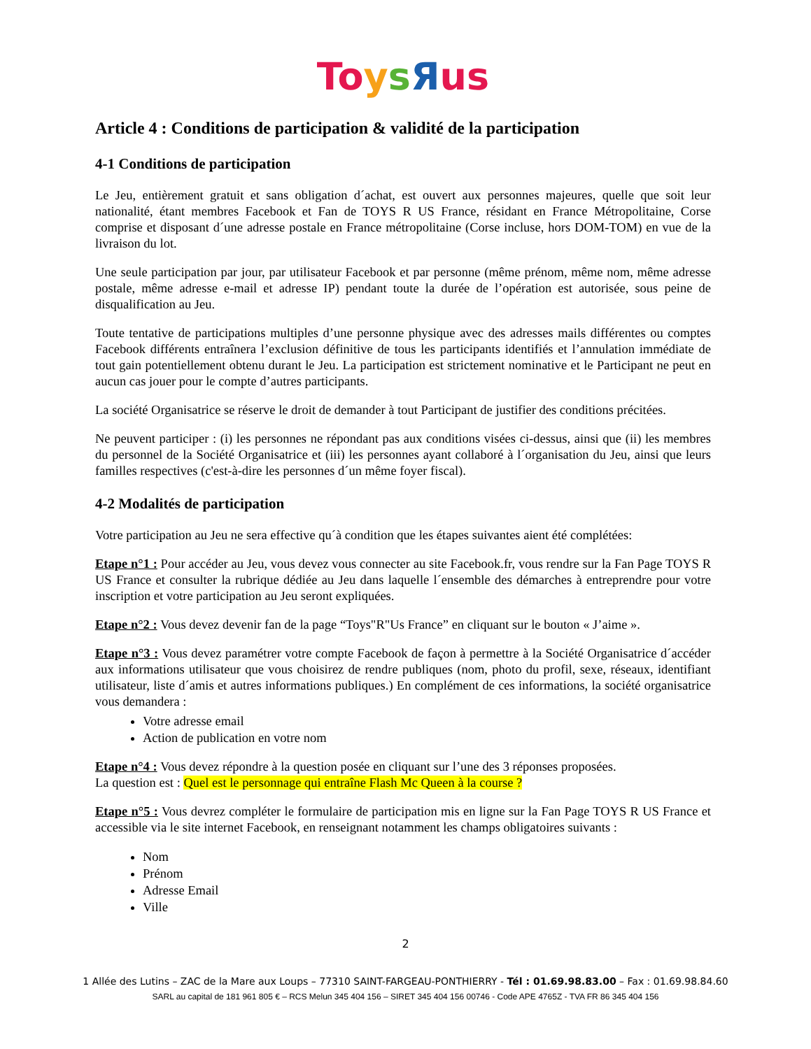To ysЯus
Article 4 : Conditions de participation & validité de la participation
4-1 Conditions de participation
Le Jeu, entièrement gratuit et sans obligation d´achat, est ouvert aux personnes majeures, quelle que soit leur nationalité, étant membres Facebook et Fan de TOYS R US France, résidant en France Métropolitaine, Corse comprise et disposant d´une adresse postale en France métropolitaine (Corse incluse, hors DOM-TOM) en vue de la livraison du lot.
Une seule participation par jour, par utilisateur Facebook et par personne (même prénom, même nom, même adresse postale, même adresse e-mail et adresse IP) pendant toute la durée de l’opération est autorisée, sous peine de disqualification au Jeu.
Toute tentative de participations multiples d’une personne physique avec des adresses mails différentes ou comptes Facebook différents entraînera l’exclusion définitive de tous les participants identifiés et l’annulation immédiate de tout gain potentiellement obtenu durant le Jeu. La participation est strictement nominative et le Participant ne peut en aucun cas jouer pour le compte d’autres participants.
La société Organisatrice se réserve le droit de demander à tout Participant de justifier des conditions précitées.
Ne peuvent participer : (i) les personnes ne répondant pas aux conditions visées ci-dessus, ainsi que (ii) les membres du personnel de la Société Organisatrice et (iii) les personnes ayant collaboré à l´organisation du Jeu, ainsi que leurs familles respectives (c'est-à-dire les personnes d´un même foyer fiscal).
4-2 Modalités de participation
Votre participation au Jeu ne sera effective qu´à condition que les étapes suivantes aient été complétées:
Etape n°1 : Pour accéder au Jeu, vous devez vous connecter au site Facebook.fr, vous rendre sur la Fan Page TOYS R US France et consulter la rubrique dédiée au Jeu dans laquelle l´ensemble des démarches à entreprendre pour votre inscription et votre participation au Jeu seront expliquées.
Etape n°2 : Vous devez devenir fan de la page “Toys"R"Us France” en cliquant sur le bouton « J’aime ».
Etape n°3 : Vous devez paramétrer votre compte Facebook de façon à permettre à la Société Organisatrice d´accéder aux informations utilisateur que vous choisirez de rendre publiques (nom, photo du profil, sexe, réseaux, identifiant utilisateur, liste d´amis et autres informations publiques.) En complément de ces informations, la société organisatrice vous demandera :
Votre adresse email
Action de publication en votre nom
Etape n°4 : Vous devez répondre à la question posée en cliquant sur l’une des 3 réponses proposées.
La question est : Quel est le personnage qui entraîne Flash Mc Queen à la course ?
Etape n°5 : Vous devrez compléter le formulaire de participation mis en ligne sur la Fan Page TOYS R US France et accessible via le site internet Facebook, en renseignant notamment les champs obligatoires suivants :
Nom
Prénom
Adresse Email
Ville
2
1 Allée des Lutins – ZAC de la Mare aux Loups – 77310 SAINT-FARGEAU-PONTHIERRY - Tél : 01.69.98.83.00 – Fax : 01.69.98.84.60
SARL au capital de 181 961 805 € – RCS Melun 345 404 156 – SIRET 345 404 156 00746 - Code APE 4765Z - TVA FR 86 345 404 156